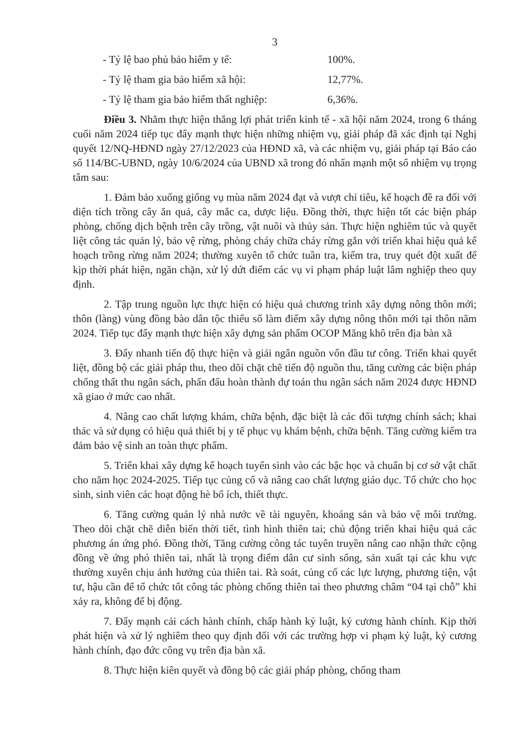3
- Tỷ lệ bao phủ bảo hiểm y tế: 100%.
- Tỷ lệ tham gia bảo hiểm xã hội: 12,77%.
- Tỷ lệ tham gia bảo hiểm thất nghiệp: 6,36%.
Điều 3. Nhằm thực hiện thắng lợi phát triển kinh tế - xã hội năm 2024, trong 6 tháng cuối năm 2024 tiếp tục đẩy mạnh thực hiện những nhiệm vụ, giải pháp đã xác định tại Nghị quyết 12/NQ-HĐND ngày 27/12/2023 của HĐND xã, và các nhiệm vụ, giải pháp tại Báo cáo số 114/BC-UBND, ngày 10/6/2024 của UBND xã trong đó nhấn mạnh một số nhiệm vụ trọng tâm sau:
1. Đảm bảo xuống giống vụ mùa năm 2024 đạt và vượt chỉ tiêu, kế hoạch đề ra đối với diện tích trồng cây ăn quả, cây mắc ca, dược liệu. Đồng thời, thực hiện tốt các biện pháp phòng, chống dịch bệnh trên cây trồng, vật nuôi và thủy sản. Thực hiện nghiêm túc và quyết liệt công tác quản lý, bảo vệ rừng, phòng cháy chữa cháy rừng gắn với triển khai hiệu quả kế hoạch trồng rừng năm 2024; thường xuyên tổ chức tuần tra, kiểm tra, truy quét đột xuất để kịp thời phát hiện, ngăn chặn, xử lý dứt điểm các vụ vi phạm pháp luật lâm nghiệp theo quy định.
2. Tập trung nguồn lực thực hiện có hiệu quả chương trình xây dựng nông thôn mới; thôn (làng) vùng đồng bào dân tộc thiểu số làm điểm xây dựng nông thôn mới tại thôn năm 2024. Tiếp tục đẩy mạnh thực hiện xây dựng sản phẩm OCOP Măng khô trên địa bàn xã
3. Đẩy nhanh tiến độ thực hiện và giải ngân nguồn vốn đầu tư công. Triển khai quyết liệt, đồng bộ các giải pháp thu, theo dõi chặt chẽ tiến độ nguồn thu, tăng cường các biện pháp chống thất thu ngân sách, phấn đấu hoàn thành dự toán thu ngân sách năm 2024 được HĐND xã giao ở mức cao nhất.
4. Nâng cao chất lượng khám, chữa bệnh, đặc biệt là các đối tượng chính sách; khai thác và sử dụng có hiệu quả thiết bị y tế phục vụ khám bệnh, chữa bệnh. Tăng cường kiểm tra đảm bảo vệ sinh an toàn thực phẩm.
5. Triển khai xây dựng kế hoạch tuyển sinh vào các bậc học và chuẩn bị cơ sở vật chất cho năm học 2024-2025. Tiếp tục củng cố và nâng cao chất lượng giáo dục. Tổ chức cho học sinh, sinh viên các hoạt động hè bổ ích, thiết thực.
6. Tăng cường quản lý nhà nước về tài nguyên, khoáng sản và bảo vệ môi trường. Theo dõi chặt chẽ diễn biến thời tiết, tình hình thiên tai; chủ động triển khai hiệu quả các phương án ứng phó. Đồng thời, Tăng cường công tác tuyên truyền nâng cao nhận thức cộng đồng về ứng phó thiên tai, nhất là trọng điểm dân cư sinh sống, sản xuất tại các khu vực thường xuyên chịu ảnh hưởng của thiên tai. Rà soát, củng cố các lực lượng, phương tiện, vật tư, hậu cần để tổ chức tốt công tác phòng chống thiên tai theo phương châm “04 tại chỗ” khi xảy ra, không để bị động.
7. Đẩy mạnh cải cách hành chính, chấp hành kỷ luật, kỷ cương hành chính. Kịp thời phát hiện và xử lý nghiêm theo quy định đối với các trường hợp vi phạm kỷ luật, kỷ cương hành chính, đạo đức công vụ trên địa bàn xã.
8. Thực hiện kiên quyết và đồng bộ các giải pháp phòng, chống tham